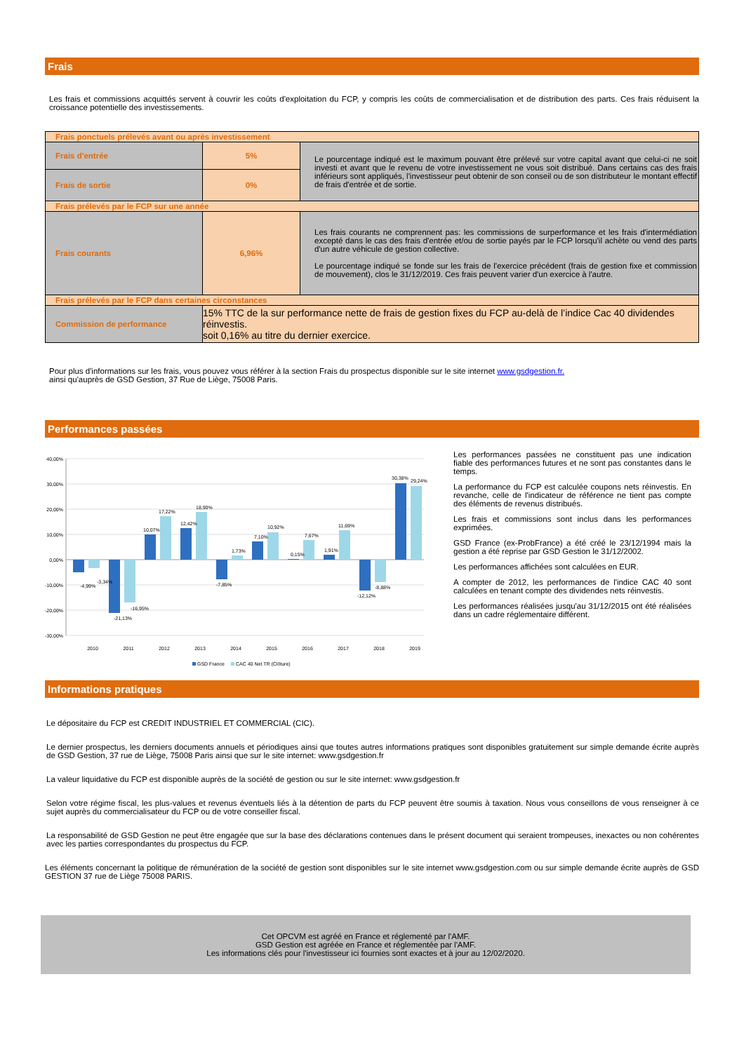Frais
Les frais et commissions acquittés servent à couvrir les coûts d'exploitation du FCP, y compris les coûts de commercialisation et de distribution des parts. Ces frais réduisent la croissance potentielle des investissements.
| Frais ponctuels prélevés avant ou après investissement | | |
| Frais d'entrée | 5% | Le pourcentage indiqué est le maximum pouvant être prélevé sur votre capital avant que celui-ci ne soit investi et avant que le revenu de votre investissement ne vous soit distribué. Dans certains cas des frais inférieurs sont appliqués, l'investisseur peut obtenir de son conseil ou de son distributeur le montant effectif de frais d'entrée et de sortie. |
| Frais de sortie | 0% | |
| Frais prélevés par le FCP sur une année | | |
| Frais courants | 6,96% | Les frais courants ne comprennent pas: les commissions de surperformance et les frais d'intermédiation excepté dans le cas des frais d'entrée et/ou de sortie payés par le FCP lorsqu'il achète ou vend des parts d'un autre véhicule de gestion collective. Le pourcentage indiqué se fonde sur les frais de l'exercice précédent (frais de gestion fixe et commission de mouvement), clos le 31/12/2019. Ces frais peuvent varier d'un exercice à l'autre. |
| Frais prélevés par le FCP dans certaines circonstances | | |
| Commission de performance | 15% TTC de la sur performance nette de frais de gestion fixes du FCP au-delà de l’indice Cac 40 dividendes réinvestis. soit 0,16% au titre du dernier exercice. | |
Pour plus d'informations sur les frais, vous pouvez vous référer à la section Frais du prospectus disponible sur le site internet www.gsdgestion.fr.
ainsi qu'auprès de GSD Gestion, 37 Rue de Liège, 75008 Paris.
Performances passées
40,00%
30,00%
20,00%
10,00%
0,00%
-10,00%
-20,00%
-30,00%
2010
2011
2012
2013
2014
2015
2016
2017
2018
2019
-4,99%
-3,34%
-21,13%
-16,95%
10,07%
17,22%
12,42%
18,90%
-7,85%
1,73%
7,10%
10,92%
0,15%
7,67%
1,91%
11,69%
-12,12%
-8,88%
30,38%
29,24%
GSD France
CAC 40 Net TR (Clôture)
Les performances passées ne constituent pas une indication fiable des performances futures et ne sont pas constantes dans le temps.
La performance du FCP est calculée coupons nets réinvestis. En revanche, celle de l'indicateur de référence ne tient pas compte des éléments de revenus distribués.
Les frais et commissions sont inclus dans les performances exprimées.
GSD France (ex-ProbFrance) a été créé le 23/12/1994 mais la gestion a été reprise par GSD Gestion le 31/12/2002.
Les performances affichées sont calculées en EUR.
A compter de 2012, les performances de l'indice CAC 40 sont calculées en tenant compte des dividendes nets réinvestis.
Les performances réalisées jusqu'au 31/12/2015 ont été réalisées dans un cadre réglementaire différent.
Informations pratiques
Le dépositaire du FCP est CREDIT INDUSTRIEL ET COMMERCIAL (CIC).
Le dernier prospectus, les derniers documents annuels et périodiques ainsi que toutes autres informations pratiques sont disponibles gratuitement sur simple demande écrite auprès de GSD Gestion, 37 rue de Liège, 75008 Paris ainsi que sur le site internet: www.gsdgestion.fr
La valeur liquidative du FCP est disponible auprès de la société de gestion ou sur le site internet: www.gsdgestion.fr
Selon votre régime fiscal, les plus-values et revenus éventuels liés à la détention de parts du FCP peuvent être soumis à taxation. Nous vous conseillons de vous renseigner à ce sujet auprès du commercialisateur du FCP ou de votre conseiller fiscal.
La responsabilité de GSD Gestion ne peut être engagée que sur la base des déclarations contenues dans le présent document qui seraient trompeuses, inexactes ou non cohérentes avec les parties correspondantes du prospectus du FCP.
Les éléments concernant la politique de rémunération de la société de gestion sont disponibles sur le site internet www.gsdgestion.com ou sur simple demande écrite auprès de GSD GESTION 37 rue de Liège 75008 PARIS.
Cet OPCVM est agréé en France et réglementé par l'AMF.
GSD Gestion est agréée en France et réglementée par l'AMF.
Les informations clés pour l'investisseur ici fournies sont exactes et à jour au 12/02/2020.